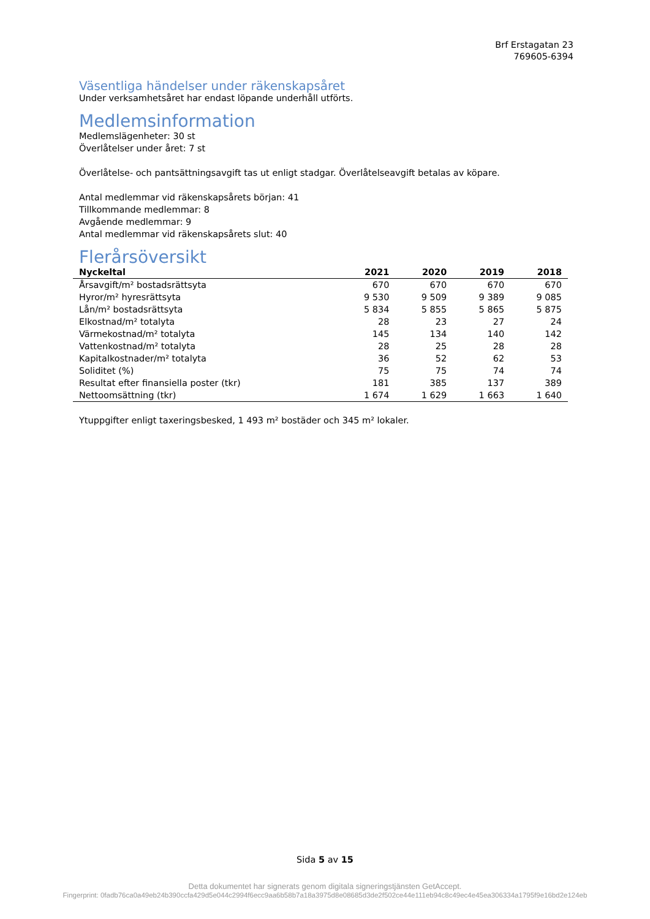Brf Erstagatan 23
769605-6394
Väsentliga händelser under räkenskapsåret
Under verksamhetsåret har endast löpande underhåll utförts.
Medlemsinformation
Medlemslägenheter: 30 st
Överlåtelser under året: 7 st
Överlåtelse- och pantsättningsavgift tas ut enligt stadgar. Överlåtelseavgift betalas av köpare.
Antal medlemmar vid räkenskapsårets början: 41
Tillkommande medlemmar: 8
Avgående medlemmar: 9
Antal medlemmar vid räkenskapsårets slut: 40
Flerårsöversikt
| Nyckeltal | 2021 | 2020 | 2019 | 2018 |
| --- | --- | --- | --- | --- |
| Årsavgift/m² bostadsrättsyta | 670 | 670 | 670 | 670 |
| Hyror/m² hyresrättsyta | 9 530 | 9 509 | 9 389 | 9 085 |
| Lån/m² bostadsrättsyta | 5 834 | 5 855 | 5 865 | 5 875 |
| Elkostnad/m² totalyta | 28 | 23 | 27 | 24 |
| Värmekostnad/m² totalyta | 145 | 134 | 140 | 142 |
| Vattenkostnad/m² totalyta | 28 | 25 | 28 | 28 |
| Kapitalkostnader/m² totalyta | 36 | 52 | 62 | 53 |
| Soliditet (%) | 75 | 75 | 74 | 74 |
| Resultat efter finansiella poster (tkr) | 181 | 385 | 137 | 389 |
| Nettoomsättning (tkr) | 1 674 | 1 629 | 1 663 | 1 640 |
Ytuppgifter enligt taxeringsbesked, 1 493 m² bostäder och 345 m² lokaler.
Sida 5 av 15
Detta dokumentet har signerats genom digitala signeringstjänsten GetAccept.
Fingerprint: 0fadb76ca0a49eb24b390ccfa429d5e044c2994f6ecc9aa6b58b7a18a3975d8e08685d3de2f502ce44e111eb94c8c49ec4e45ea306334a1795f9e16bd2e124eb